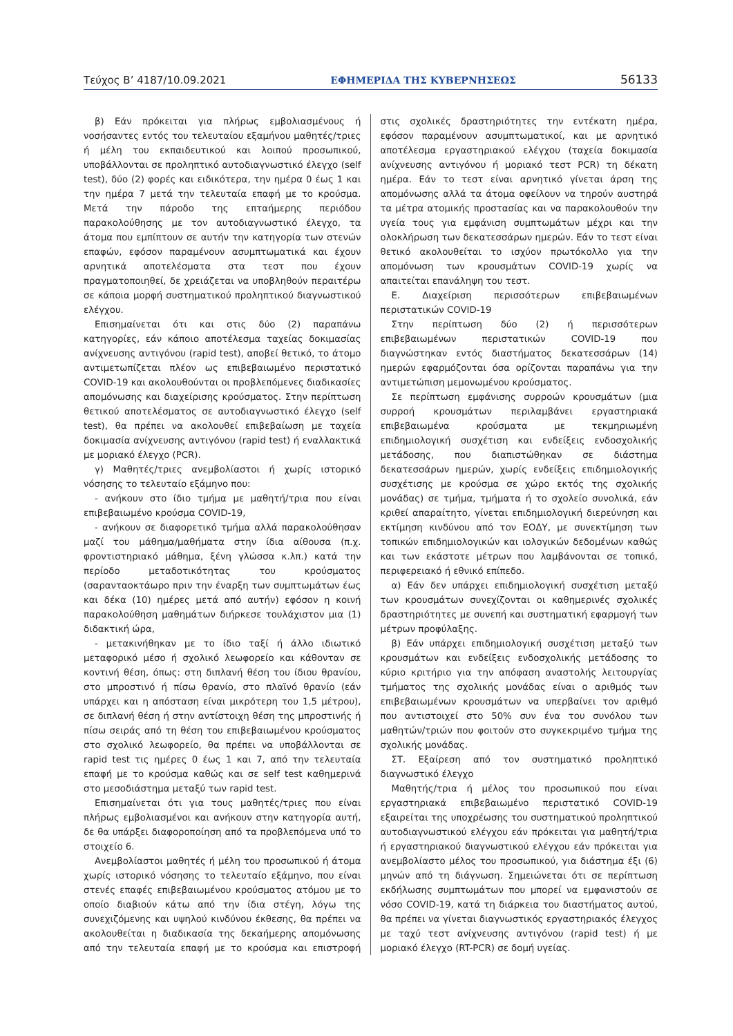Τεύχος Β’ 4187/10.09.2021 ΕΦΗΜΕΡΙΔΑ ΤΗΣ ΚΥΒΕΡΝΗΣΕΩΣ 56133
β) Εάν πρόκειται για πλήρως εμβολιασμένους ή νοσήσαντες εντός του τελευταίου εξαμήνου μαθητές/τριες ή μέλη του εκπαιδευτικού και λοιπού προσωπικού, υποβάλλονται σε προληπτικό αυτοδιαγνωστικό έλεγχο (self test), δύο (2) φορές και ειδικότερα, την ημέρα 0 έως 1 και την ημέρα 7 μετά την τελευταία επαφή με το κρούσμα. Μετά την πάροδο της επταήμερης περιόδου παρακολούθησης με τον αυτοδιαγνωστικό έλεγχο, τα άτομα που εμπίπτουν σε αυτήν την κατηγορία των στενών επαφών, εφόσον παραμένουν ασυμπτωματικά και έχουν αρνητικά αποτελέσματα στα τεστ που έχουν πραγματοποιηθεί, δε χρειάζεται να υποβληθούν περαιτέρω σε κάποια μορφή συστηματικού προληπτικού διαγνωστικού ελέγχου.
Επισημαίνεται ότι και στις δύο (2) παραπάνω κατηγορίες, εάν κάποιο αποτέλεσμα ταχείας δοκιμασίας ανίχνευσης αντιγόνου (rapid test), αποβεί θετικό, το άτομο αντιμετωπίζεται πλέον ως επιβεβαιωμένο περιστατικό COVID-19 και ακολουθούνται οι προβλεπόμενες διαδικασίες απομόνωσης και διαχείρισης κρούσματος. Στην περίπτωση θετικού αποτελέσματος σε αυτοδιαγνωστικό έλεγχο (self test), θα πρέπει να ακολουθεί επιβεβαίωση με ταχεία δοκιμασία ανίχνευσης αντιγόνου (rapid test) ή εναλλακτικά με μοριακό έλεγχο (PCR).
γ) Μαθητές/τριες ανεμβολίαστοι ή χωρίς ιστορικό νόσησης το τελευταίο εξάμηνο που:
- ανήκουν στο ίδιο τμήμα με μαθητή/τρια που είναι επιβεβαιωμένο κρούσμα COVID-19,
- ανήκουν σε διαφορετικό τμήμα αλλά παρακολούθησαν μαζί του μάθημα/μαθήματα στην ίδια αίθουσα (π.χ. φροντιστηριακό μάθημα, ξένη γλώσσα κ.λπ.) κατά την περίοδο μεταδοτικότητας του κρούσματος (σαρανταοκτάωρο πριν την έναρξη των συμπτωμάτων έως και δέκα (10) ημέρες μετά από αυτήν) εφόσον η κοινή παρακολούθηση μαθημάτων διήρκεσε τουλάχιστον μια (1) διδακτική ώρα,
- μετακινήθηκαν με το ίδιο ταξί ή άλλο ιδιωτικό μεταφορικό μέσο ή σχολικό λεωφορείο και κάθονταν σε κοντινή θέση, όπως: στη διπλανή θέση του ίδιου θρανίου, στο μπροστινό ή πίσω θρανίο, στο πλαϊνό θρανίο (εάν υπάρχει και η απόσταση είναι μικρότερη του 1,5 μέτρου), σε διπλανή θέση ή στην αντίστοιχη θέση της μπροστινής ή πίσω σειράς από τη θέση του επιβεβαιωμένου κρούσματος στο σχολικό λεωφορείο, θα πρέπει να υποβάλλονται σε rapid test τις ημέρες 0 έως 1 και 7, από την τελευταία επαφή με το κρούσμα καθώς και σε self test καθημερινά στο μεσοδιάστημα μεταξύ των rapid test.
Επισημαίνεται ότι για τους μαθητές/τριες που είναι πλήρως εμβολιασμένοι και ανήκουν στην κατηγορία αυτή, δε θα υπάρξει διαφοροποίηση από τα προβλεπόμενα υπό το στοιχείο 6.
Ανεμβολίαστοι μαθητές ή μέλη του προσωπικού ή άτομα χωρίς ιστορικό νόσησης το τελευταίο εξάμηνο, που είναι στενές επαφές επιβεβαιωμένου κρούσματος ατόμου με το οποίο διαβιούν κάτω από την ίδια στέγη, λόγω της συνεχιζόμενης και υψηλού κινδύνου έκθεσης, θα πρέπει να ακολουθείται η διαδικασία της δεκαήμερης απομόνωσης από την τελευταία επαφή με το κρούσμα και επιστροφή στις σχολικές δραστηριότητες την εντέκατη ημέρα, εφόσον παραμένουν ασυμπτωματικοί, και με αρνητικό αποτέλεσμα εργαστηριακού ελέγχου (ταχεία δοκιμασία ανίχνευσης αντιγόνου ή μοριακό τεστ PCR) τη δέκατη ημέρα. Εάν το τεστ είναι αρνητικό γίνεται άρση της απομόνωσης αλλά τα άτομα οφείλουν να τηρούν αυστηρά τα μέτρα ατομικής προστασίας και να παρακολουθούν την υγεία τους για εμφάνιση συμπτωμάτων μέχρι και την ολοκλήρωση των δεκατεσσάρων ημερών. Εάν το τεστ είναι θετικό ακολουθείται το ισχύον πρωτόκολλο για την απομόνωση των κρουσμάτων COVID-19 χωρίς να απαιτείται επανάληψη του τεστ.
Ε. Διαχείριση περισσότερων επιβεβαιωμένων περιστατικών COVID-19
Στην περίπτωση δύο (2) ή περισσότερων επιβεβαιωμένων περιστατικών COVID-19 που διαγνώστηκαν εντός διαστήματος δεκατεσσάρων (14) ημερών εφαρμόζονται όσα ορίζονται παραπάνω για την αντιμετώπιση μεμονωμένου κρούσματος.
Σε περίπτωση εμφάνισης συρροών κρουσμάτων (μια συρροή κρουσμάτων περιλαμβάνει εργαστηριακά επιβεβαιωμένα κρούσματα με τεκμηριωμένη επιδημιολογική συσχέτιση και ενδείξεις ενδοσχολικής μετάδοσης, που διαπιστώθηκαν σε διάστημα δεκατεσσάρων ημερών, χωρίς ενδείξεις επιδημιολογικής συσχέτισης με κρούσμα σε χώρο εκτός της σχολικής μονάδας) σε τμήμα, τμήματα ή το σχολείο συνολικά, εάν κριθεί απαραίτητο, γίνεται επιδημιολογική διερεύνηση και εκτίμηση κινδύνου από τον ΕΟΔΥ, με συνεκτίμηση των τοπικών επιδημιολογικών και ιολογικών δεδομένων καθώς και των εκάστοτε μέτρων που λαμβάνονται σε τοπικό, περιφερειακό ή εθνικό επίπεδο.
α) Εάν δεν υπάρχει επιδημιολογική συσχέτιση μεταξύ των κρουσμάτων συνεχίζονται οι καθημερινές σχολικές δραστηριότητες με συνεπή και συστηματική εφαρμογή των μέτρων προφύλαξης.
β) Εάν υπάρχει επιδημιολογική συσχέτιση μεταξύ των κρουσμάτων και ενδείξεις ενδοσχολικής μετάδοσης το κύριο κριτήριο για την απόφαση αναστολής λειτουργίας τμήματος της σχολικής μονάδας είναι ο αριθμός των επιβεβαιωμένων κρουσμάτων να υπερβαίνει τον αριθμό που αντιστοιχεί στο 50% συν ένα του συνόλου των μαθητών/τριών που φοιτούν στο συγκεκριμένο τμήμα της σχολικής μονάδας.
ΣΤ. Εξαίρεση από τον συστηματικό προληπτικό διαγνωστικό έλεγχο
Μαθητής/τρια ή μέλος του προσωπικού που είναι εργαστηριακά επιβεβαιωμένο περιστατικό COVID-19 εξαιρείται της υποχρέωσης του συστηματικού προληπτικού αυτοδιαγνωστικού ελέγχου εάν πρόκειται για μαθητή/τρια ή εργαστηριακού διαγνωστικού ελέγχου εάν πρόκειται για ανεμβολίαστο μέλος του προσωπικού, για διάστημα έξι (6) μηνών από τη διάγνωση. Σημειώνεται ότι σε περίπτωση εκδήλωσης συμπτωμάτων που μπορεί να εμφανιστούν σε νόσο COVID-19, κατά τη διάρκεια του διαστήματος αυτού, θα πρέπει να γίνεται διαγνωστικός εργαστηριακός έλεγχος με ταχύ τεστ ανίχνευσης αντιγόνου (rapid test) ή με μοριακό έλεγχο (RT-PCR) σε δομή υγείας.